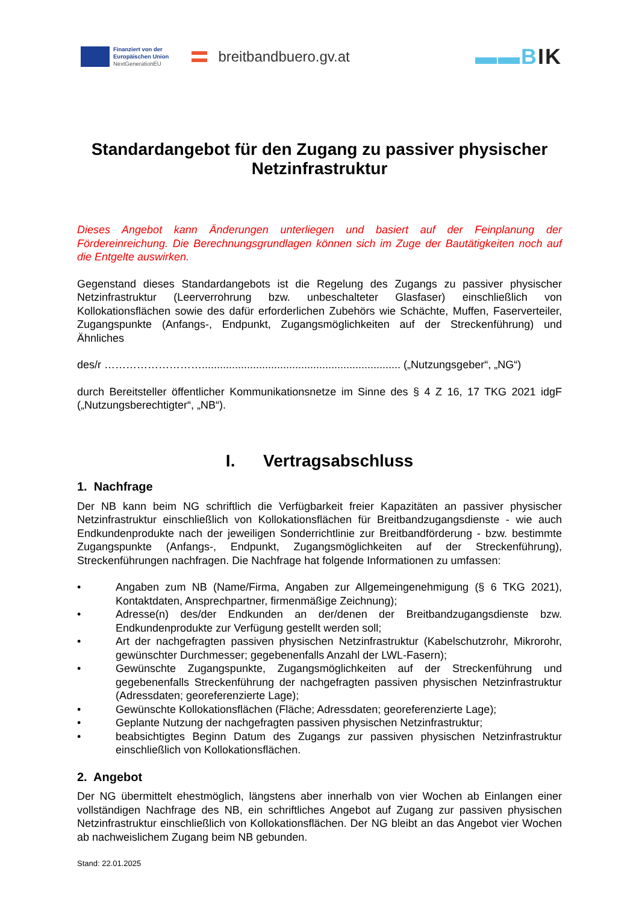Finanziert von der
Europäischen Union
NextGenerationEU
breitbandbuero.gv.at
▬▬BIK
Standardangebot für den Zugang zu passiver physischer Netzinfrastruktur
Dieses Angebot kann Änderungen unterliegen und basiert auf der Feinplanung der Fördereinreichung. Die Berechnungsgrundlagen können sich im Zuge der Bautätigkeiten noch auf die Entgelte auswirken.
Gegenstand dieses Standardangebots ist die Regelung des Zugangs zu passiver physischer Netzinfrastruktur (Leerverrohrung bzw. unbeschalteter Glasfaser) einschließlich von Kollokationsflächen sowie des dafür erforderlichen Zubehörs wie Schächte, Muffen, Faserverteiler, Zugangspunkte (Anfangs-, Endpunkt, Zugangsmöglichkeiten auf der Streckenführung) und Ähnliches
des/r ……………………….................................................................. („Nutzungsgeber“, „NG“)
durch Bereitsteller öffentlicher Kommunikationsnetze im Sinne des § 4 Z 16, 17 TKG 2021 idgF („Nutzungsberechtigter“, „NB“).
I. Vertragsabschluss
1. Nachfrage
Der NB kann beim NG schriftlich die Verfügbarkeit freier Kapazitäten an passiver physischer Netzinfrastruktur einschließlich von Kollokationsflächen für Breitbandzugangsdienste - wie auch Endkundenprodukte nach der jeweiligen Sonderrichtlinie zur Breitbandförderung - bzw. bestimmte Zugangspunkte (Anfangs-, Endpunkt, Zugangsmöglichkeiten auf der Streckenführung), Streckenführungen nachfragen. Die Nachfrage hat folgende Informationen zu umfassen:
• Angaben zum NB (Name/Firma, Angaben zur Allgemeingenehmigung (§ 6 TKG 2021), Kontaktdaten, Ansprechpartner, firmenmäßige Zeichnung);
• Adresse(n) des/der Endkunden an der/denen der Breitbandzugangsdienste bzw. Endkundenprodukte zur Verfügung gestellt werden soll;
• Art der nachgefragten passiven physischen Netzinfrastruktur (Kabelschutzrohr, Mikrorohr, gewünschter Durchmesser; gegebenenfalls Anzahl der LWL-Fasern);
• Gewünschte Zugangspunkte, Zugangsmöglichkeiten auf der Streckenführung und gegebenenfalls Streckenführung der nachgefragten passiven physischen Netzinfrastruktur (Adressdaten; georeferenzierte Lage);
• Gewünschte Kollokationsflächen (Fläche; Adressdaten; georeferenzierte Lage);
• Geplante Nutzung der nachgefragten passiven physischen Netzinfrastruktur;
• beabsichtigtes Beginn Datum des Zugangs zur passiven physischen Netzinfrastruktur einschließlich von Kollokationsflächen.
2. Angebot
Der NG übermittelt ehestmöglich, längstens aber innerhalb von vier Wochen ab Einlangen einer vollständigen Nachfrage des NB, ein schriftliches Angebot auf Zugang zur passiven physischen Netzinfrastruktur einschließlich von Kollokationsflächen. Der NG bleibt an das Angebot vier Wochen ab nachweislichem Zugang beim NB gebunden.
Stand: 22.01.2025